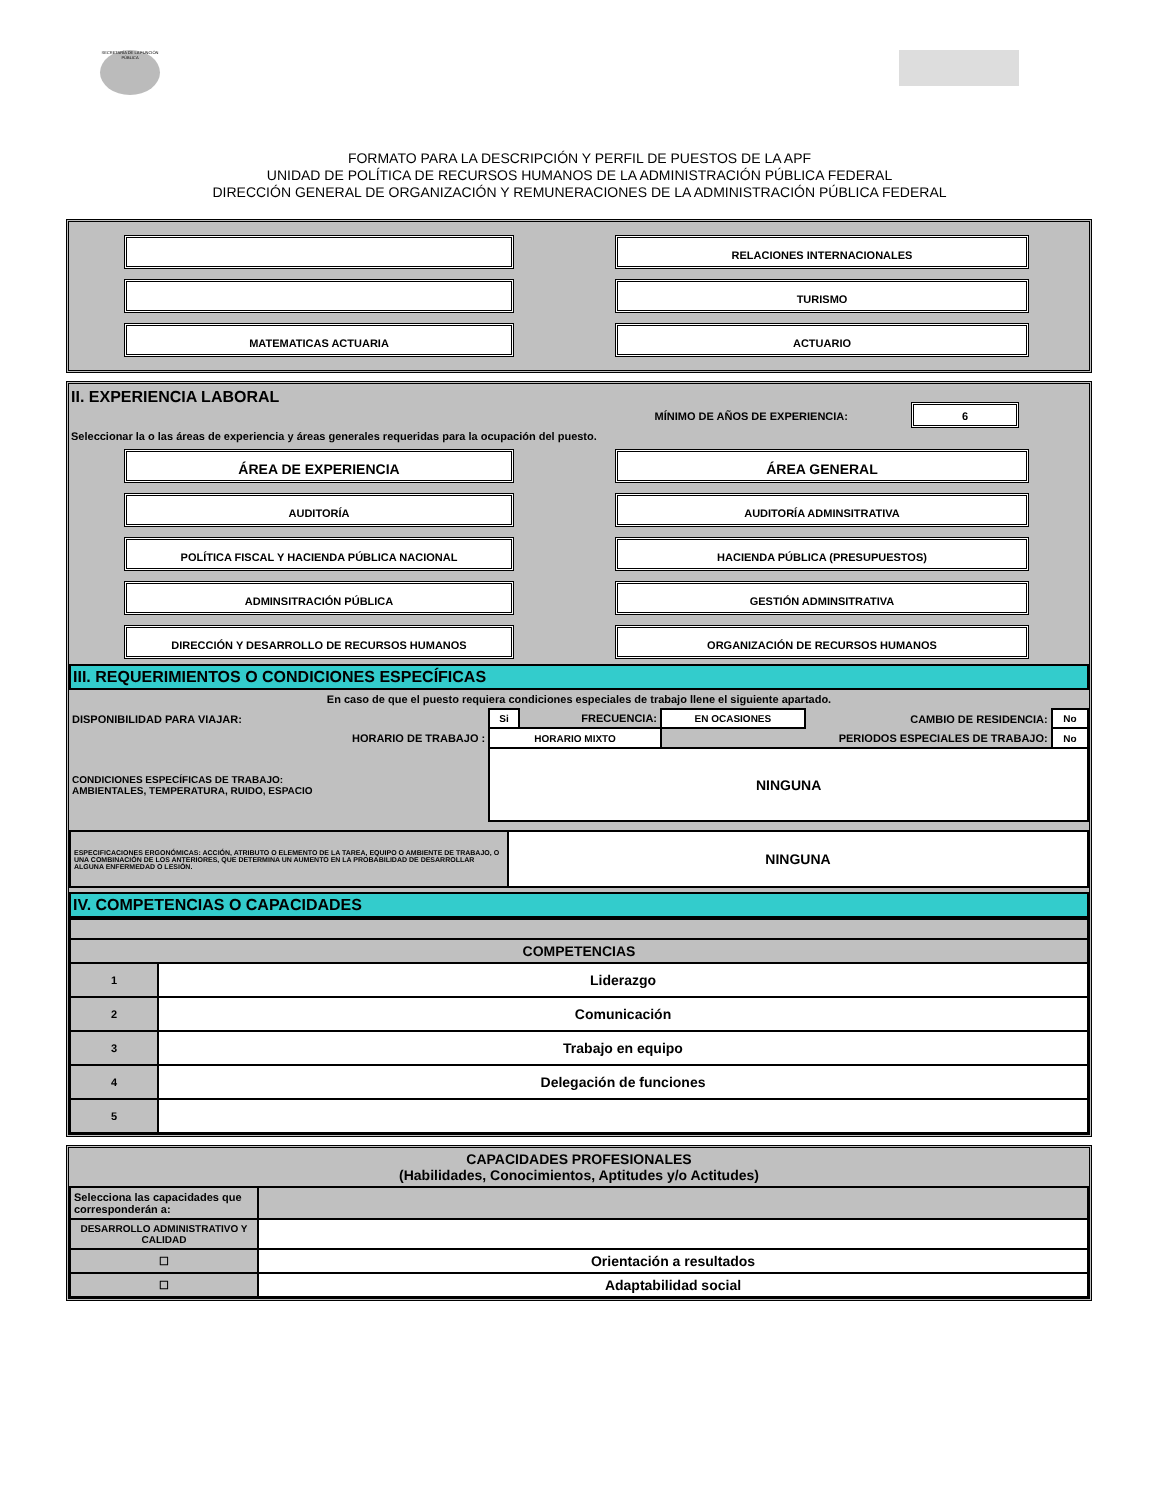SECRETARÍA DE LA FUNCIÓN PÚBLICA
FORMATO PARA LA DESCRIPCIÓN Y PERFIL DE PUESTOS DE LA APF
UNIDAD DE POLÍTICA DE RECURSOS HUMANOS DE LA ADMINISTRACIÓN PÚBLICA FEDERAL
DIRECCIÓN GENERAL DE ORGANIZACIÓN Y REMUNERACIONES DE LA ADMINISTRACIÓN PÚBLICA FEDERAL
RELACIONES INTERNACIONALES
TURISMO
MATEMATICAS ACTUARIA ACTUARIO
II. EXPERIENCIA LABORAL
MÍNIMO DE AÑOS DE EXPERIENCIA: 6
Seleccionar la o las áreas de experiencia y áreas generales requeridas para la ocupación del puesto.
ÁREA DE EXPERIENCIA ÁREA GENERAL
AUDITORÍA AUDITORÍA ADMINSITRATIVA
POLÍTICA FISCAL Y HACIENDA PÚBLICA NACIONAL HACIENDA PÚBLICA (PRESUPUESTOS)
ADMINSITRACIÓN PÚBLICA GESTIÓN ADMINSITRATIVA
DIRECCIÓN Y DESARROLLO DE RECURSOS HUMANOS ORGANIZACIÓN DE RECURSOS HUMANOS
III. REQUERIMIENTOS O CONDICIONES ESPECÍFICAS
En caso de que el puesto requiera condiciones especiales de trabajo llene el siguiente apartado.
| DISPONIBILIDAD PARA VIAJAR: | Si | FRECUENCIA: | EN OCASIONES | CAMBIO DE RESIDENCIA: | No |
| HORARIO DE TRABAJO : | HORARIO MIXTO | | PERIODOS ESPECIALES DE TRABAJO: | | No |
| CONDICIONES ESPECÍFICAS DE TRABAJO: AMBIENTALES, TEMPERATURA, RUIDO, ESPACIO | NINGUNA | | | | |
| ESPECIFICACIONES ERGONÓMICAS: ACCIÓN, ATRIBUTO O ELEMENTO DE LA TAREA, EQUIPO O AMBIENTE DE TRABAJO, O UNA COMBINACIÓN DE LOS ANTERIORES, QUE DETERMINA UN AUMENTO EN LA PROBABILIDAD DE DESARROLLAR ALGUNA ENFERMEDAD O LESIÓN. | NINGUNA |
IV. COMPETENCIAS O CAPACIDADES
| COMPETENCIAS | |
| --- | --- |
| 1 | Liderazgo |
| 2 | Comunicación |
| 3 | Trabajo en equipo |
| 4 | Delegación de funciones |
| 5 | |
| CAPACIDADES PROFESIONALES (Habilidades, Conocimientos, Aptitudes y/o Actitudes) | |
| --- | --- |
| Selecciona las capacidades que corresponderán a: | |
| DESARROLLO ADMINISTRATIVO Y CALIDAD | |
| ☐ | Orientación a resultados |
| ☐ | Adaptabilidad social |